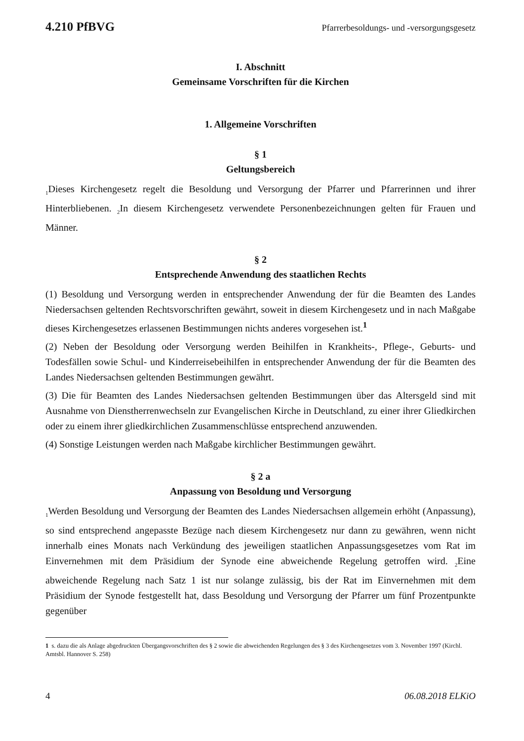4.210 PfBVG Pfarrerbesoldungs- und -versorgungsgesetz
I. Abschnitt
Gemeinsame Vorschriften für die Kirchen
1. Allgemeine Vorschriften
§ 1
Geltungsbereich
<sub>1</sub>Dieses Kirchengesetz regelt die Besoldung und Versorgung der Pfarrer und Pfarrerinnen und ihrer Hinterbliebenen. <sub>2</sub>In diesem Kirchengesetz verwendete Personenbezeichnungen gelten für Frauen und Männer.
§ 2
Entsprechende Anwendung des staatlichen Rechts
(1) Besoldung und Versorgung werden in entsprechender Anwendung der für die Beamten des Landes Niedersachsen geltenden Rechtsvorschriften gewährt, soweit in diesem Kirchengesetz und in nach Maßgabe dieses Kirchengesetzes erlassenen Bestimmungen nichts anderes vorgesehen ist.<sup>1</sup>
(2) Neben der Besoldung oder Versorgung werden Beihilfen in Krankheits-, Pflege-, Geburts- und Todesfällen sowie Schul- und Kinderreisebeihilfen in entsprechender Anwendung der für die Beamten des Landes Niedersachsen geltenden Bestimmungen gewährt.
(3) Die für Beamten des Landes Niedersachsen geltenden Bestimmungen über das Altersgeld sind mit Ausnahme von Dienstherrenwechseln zur Evangelischen Kirche in Deutschland, zu einer ihrer Gliedkirchen oder zu einem ihrer gliedkirchlichen Zusammenschlüsse entsprechend anzuwenden.
(4) Sonstige Leistungen werden nach Maßgabe kirchlicher Bestimmungen gewährt.
§ 2 a
Anpassung von Besoldung und Versorgung
<sub>1</sub>Werden Besoldung und Versorgung der Beamten des Landes Niedersachsen allgemein erhöht (Anpassung), so sind entsprechend angepasste Bezüge nach diesem Kirchengesetz nur dann zu gewähren, wenn nicht innerhalb eines Monats nach Verkündung des jeweiligen staatlichen Anpassungsgesetzes vom Rat im Einvernehmen mit dem Präsidium der Synode eine abweichende Regelung getroffen wird. <sub>2</sub>Eine abweichende Regelung nach Satz 1 ist nur solange zulässig, bis der Rat im Einvernehmen mit dem Präsidium der Synode festgestellt hat, dass Besoldung und Versorgung der Pfarrer um fünf Prozentpunkte gegenüber
1 s. dazu die als Anlage abgedruckten Übergangsvorschriften des § 2 sowie die abweichenden Regelungen des § 3 des Kirchengesetzes vom 3. November 1997 (Kirchl. Amtsbl. Hannover S. 258)
4 06.08.2018 ELKiO